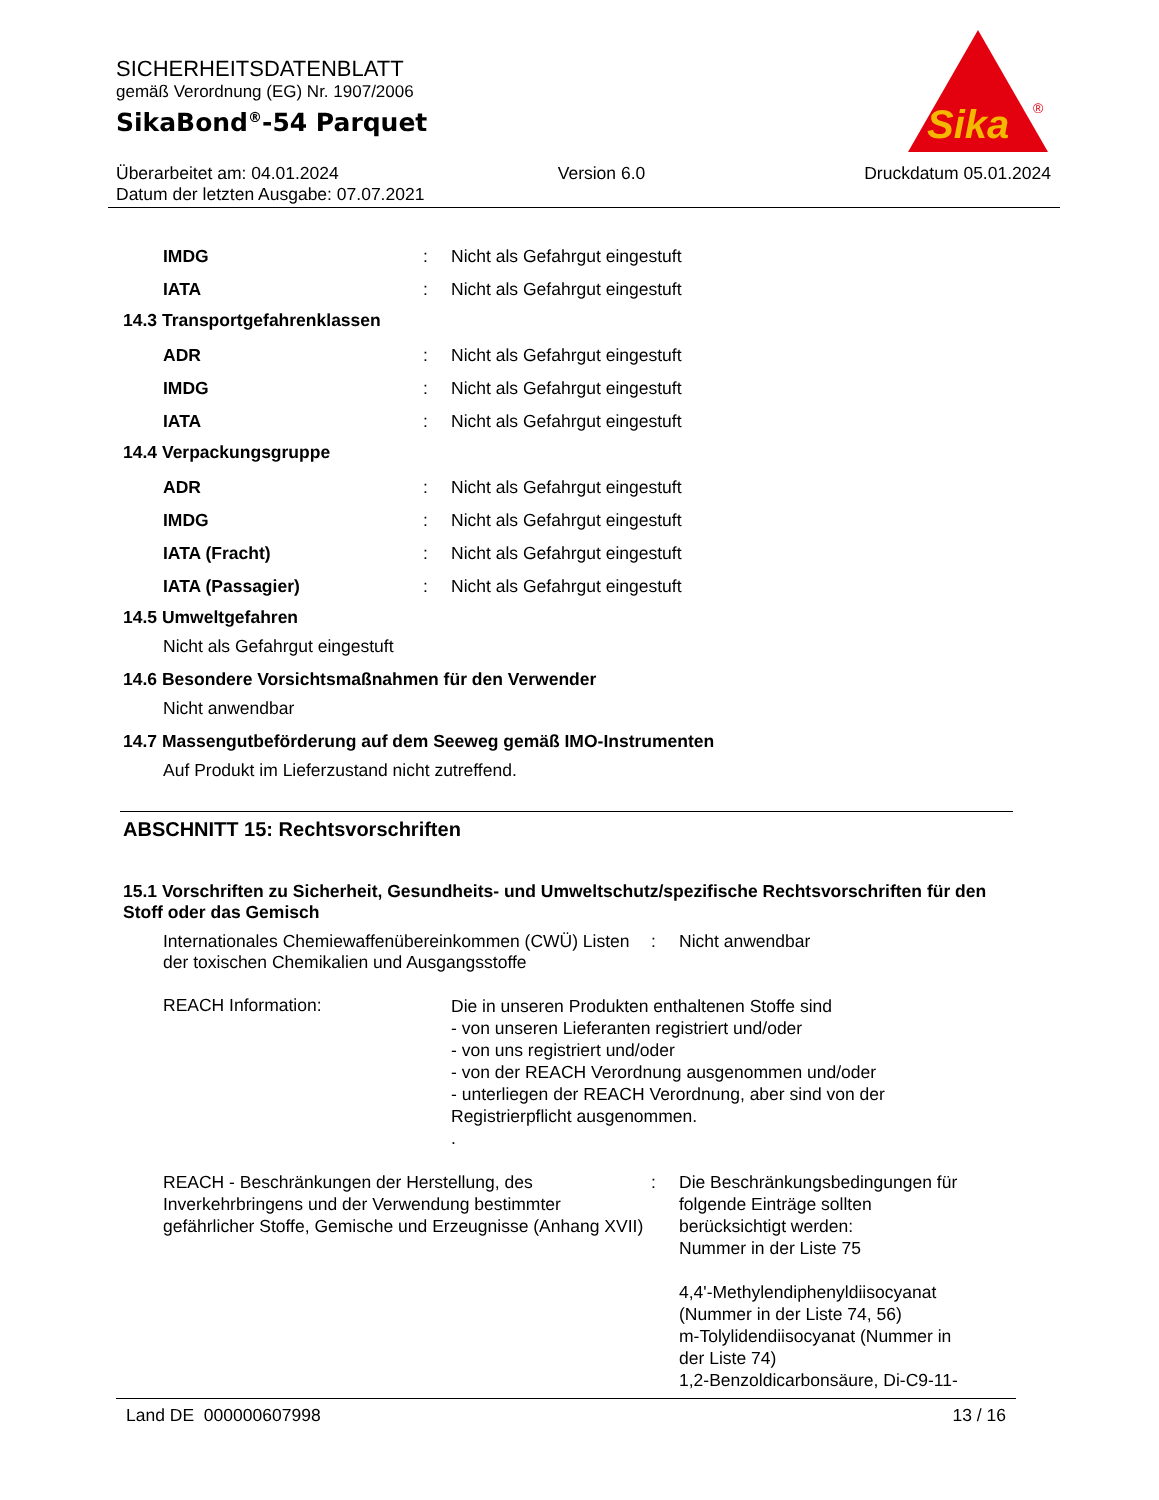SICHERHEITSDATENBLATT
gemäß Verordnung (EG) Nr. 1907/2006
SikaBond<sup>®</sup>-54 Parquet
Sika
®
Überarbeitet am: 04.01.2024 Version 6.0 Druckdatum 05.01.2024
Datum der letzten Ausgabe: 07.07.2021
IMDG: Nicht als Gefahrgut eingestuft
IATA: Nicht als Gefahrgut eingestuft
14.3 Transportgefahrenklassen
ADR: Nicht als Gefahrgut eingestuft
IMDG: Nicht als Gefahrgut eingestuft
IATA: Nicht als Gefahrgut eingestuft
14.4 Verpackungsgruppe
ADR: Nicht als Gefahrgut eingestuft
IMDG: Nicht als Gefahrgut eingestuft
IATA (Fracht): Nicht als Gefahrgut eingestuft
IATA (Passagier): Nicht als Gefahrgut eingestuft
14.5 Umweltgefahren
Nicht als Gefahrgut eingestuft
14.6 Besondere Vorsichtsmaßnahmen für den Verwender
Nicht anwendbar
14.7 Massengutbeförderung auf dem Seeweg gemäß IMO-Instrumenten
Auf Produkt im Lieferzustand nicht zutreffend.
ABSCHNITT 15: Rechtsvorschriften
15.1 Vorschriften zu Sicherheit, Gesundheits- und Umweltschutz/spezifische Rechtsvorschriften für den Stoff oder das Gemisch
Internationales Chemiewaffenübereinkommen (CWÜ) Listen der toxischen Chemikalien und Ausgangsstoffe
: Nicht anwendbar
REACH Information:
Die in unseren Produkten enthaltenen Stoffe sind
- von unseren Lieferanten registriert und/oder
- von uns registriert und/oder
- von der REACH Verordnung ausgenommen und/oder
- unterliegen der REACH Verordnung, aber sind von der Registrierpflicht ausgenommen.
.
REACH - Beschränkungen der Herstellung, des Inverkehrbringens und der Verwendung bestimmter gefährlicher Stoffe, Gemische und Erzeugnisse (Anhang XVII)
: Die Beschränkungsbedingungen für folgende Einträge sollten berücksichtigt werden:
Nummer in der Liste 75
4,4'-Methylendiphenyldiisocyanat (Nummer in der Liste 74, 56)
m-Tolylidendiisocyanat (Nummer in der Liste 74)
1,2-Benzoldicarbonsäure, Di-C9-11-
Land DE 000000607998 13 / 16